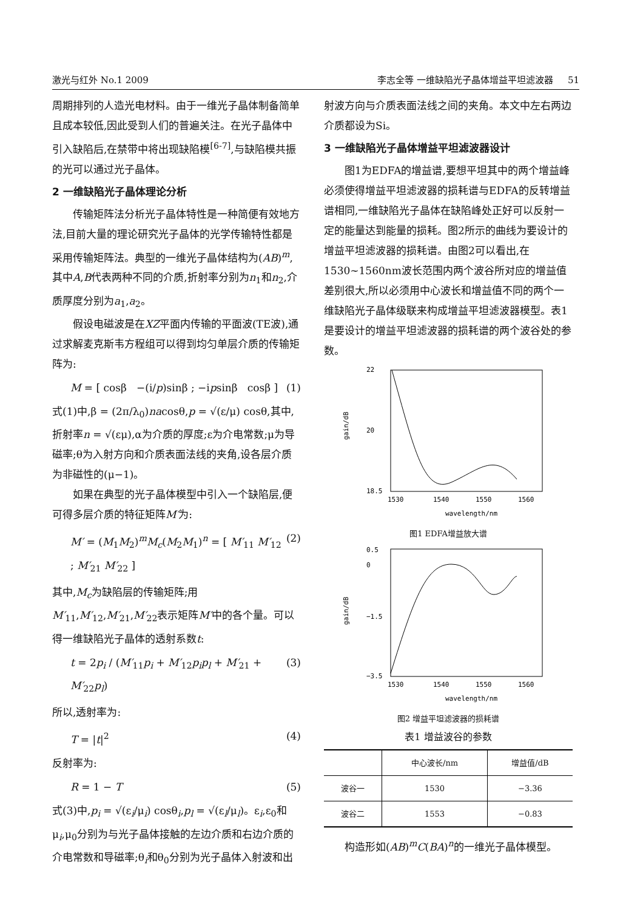激光与红外 No.1 2009 李志全等 一维缺陷光子晶体增益平坦滤波器 51
周期排列的人造光电材料。由于一维光子晶体制备简单且成本较低,因此受到人们的普遍关注。在光子晶体中引入缺陷后,在禁带中将出现缺陷模<sup>[6-7]</sup>,与缺陷模共振的光可以通过光子晶体。
2 一维缺陷光子晶体理论分析
传输矩阵法分析光子晶体特性是一种简便有效地方法,目前大量的理论研究光子晶体的光学传输特性都是采用传输矩阵法。典型的一维光子晶体结构为(AB)<sup>m</sup>,其中A,B代表两种不同的介质,折射率分别为n<sub>1</sub>和n<sub>2</sub>,介质厚度分别为a<sub>1</sub>,a<sub>2</sub>。
假设电磁波是在XZ平面内传输的平面波(TE波),通过求解麦克斯韦方程组可以得到均匀单层介质的传输矩阵为:
M = [ cosβ −(i/p)sinβ ; −ipsinβ cosβ ] (1)
式(1)中,β = (2π/λ<sub>0</sub>)nacosθ,p = √(ε/μ) cosθ,其中,折射率n = √(εμ),α为介质的厚度;ε为介电常数;μ为导磁率;θ为入射方向和介质表面法线的夹角,设各层介质为非磁性的(μ−1)。
如果在典型的光子晶体模型中引入一个缺陷层,便可得多层介质的特征矩阵M′为:
M′ = (M<sub>1</sub>M<sub>2</sub>)<sup>m</sup>M<sub>c</sub>(M<sub>2</sub>M<sub>1</sub>)<sup>n</sup> = [ M′<sub>11</sub> M′<sub>12</sub> ; M′<sub>21</sub> M′<sub>22</sub> ] (2)
其中,M<sub>c</sub>为缺陷层的传输矩阵;用M′<sub>11</sub>,M′<sub>12</sub>,M′<sub>21</sub>,M′<sub>22</sub>表示矩阵M′中的各个量。可以得一维缺陷光子晶体的透射系数t:
t = 2p<sub>i</sub> / (M′<sub>11</sub>p<sub>i</sub> + M′<sub>12</sub>p<sub>i</sub>p<sub>l</sub> + M′<sub>21</sub> + M′<sub>22</sub>p<sub>l</sub>) (3)
所以,透射率为:
T = |t|<sup>2</sup> (4)
反射率为:
R = 1 − T (5)
式(3)中,p<sub>i</sub> = √(ε<sub>i</sub>/μ<sub>i</sub>) cosθ<sub>i</sub>,p<sub>l</sub> = √(ε<sub>l</sub>/μ<sub>l</sub>)。ε<sub>i</sub>,ε<sub>0</sub>和μ<sub>i</sub>,μ<sub>0</sub>分别为与光子晶体接触的左边介质和右边介质的介电常数和导磁率;θ<sub>i</sub>和θ<sub>0</sub>分别为光子晶体入射波和出
射波方向与介质表面法线之间的夹角。本文中左右两边介质都设为Si。
3 一维缺陷光子晶体增益平坦滤波器设计
图1为EDFA的增益谱,要想平坦其中的两个增益峰必须使得增益平坦滤波器的损耗谱与EDFA的反转增益谱相同,一维缺陷光子晶体在缺陷峰处正好可以反射一定的能量达到能量的损耗。图2所示的曲线为要设计的增益平坦滤波器的损耗谱。由图2可以看出,在1530~1560nm波长范围内两个波谷所对应的增益值差别很大,所以必须用中心波长和增益值不同的两个一维缺陷光子晶体级联来构成增益平坦滤波器模型。表1是要设计的增益平坦滤波器的损耗谱的两个波谷处的参数。
22
18.5
20
1530
1540
1550
1560
gain/dB
wavelength/nm
图1 EDFA增益放大谱
0.5
0
−3.5
−1.5
1530
1540
1550
1560
gain/dB
wavelength/nm
图2 增益平坦滤波器的损耗谱
表1 增益波谷的参数
| | 中心波长/nm | 增益值/dB |
| --- | --- | --- |
| 波谷一 | 1530 | −3.36 |
| 波谷二 | 1553 | −0.83 |
构造形如(AB)<sup>m</sup>C(BA)<sup>n</sup>的一维光子晶体模型。